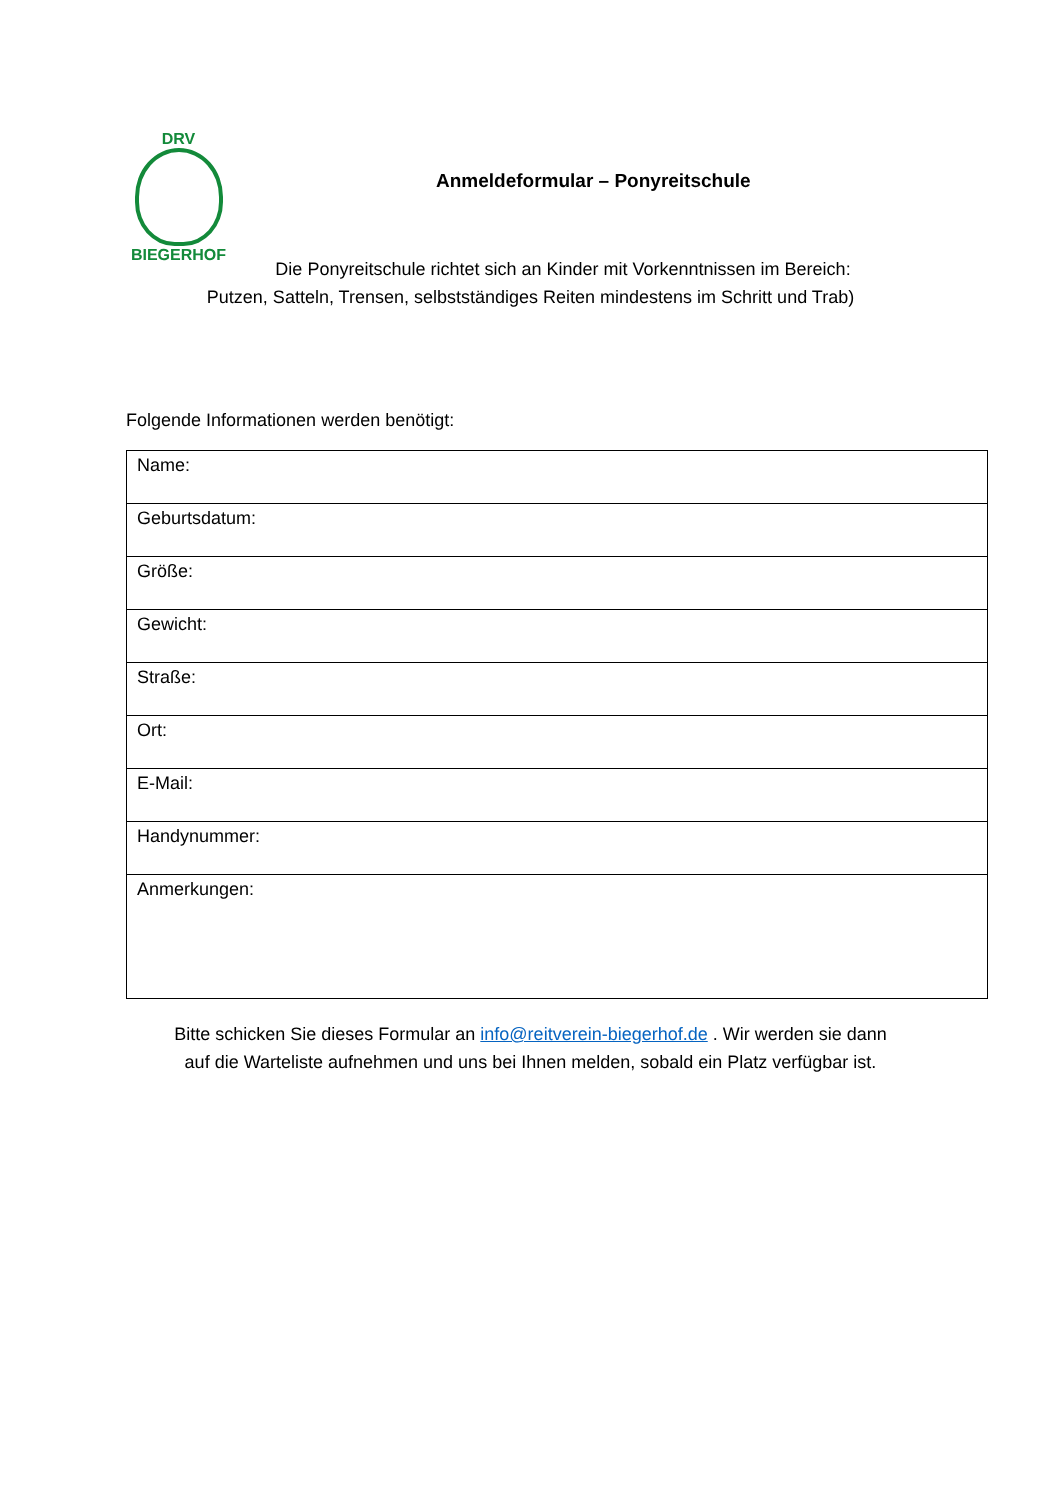DRV
BIEGERHOF
Anmeldeformular – Ponyreitschule
Die Ponyreitschule richtet sich an Kinder mit Vorkenntnissen im Bereich:
Putzen, Satteln, Trensen, selbstständiges Reiten mindestens im Schritt und Trab)
Folgende Informationen werden benötigt:
| Name: |
| Geburtsdatum: |
| Größe: |
| Gewicht: |
| Straße: |
| Ort: |
| E-Mail: |
| Handynummer: |
| Anmerkungen: |
Bitte schicken Sie dieses Formular an info@reitverein-biegerhof.de . Wir werden sie dann
auf die Warteliste aufnehmen und uns bei Ihnen melden, sobald ein Platz verfügbar ist.